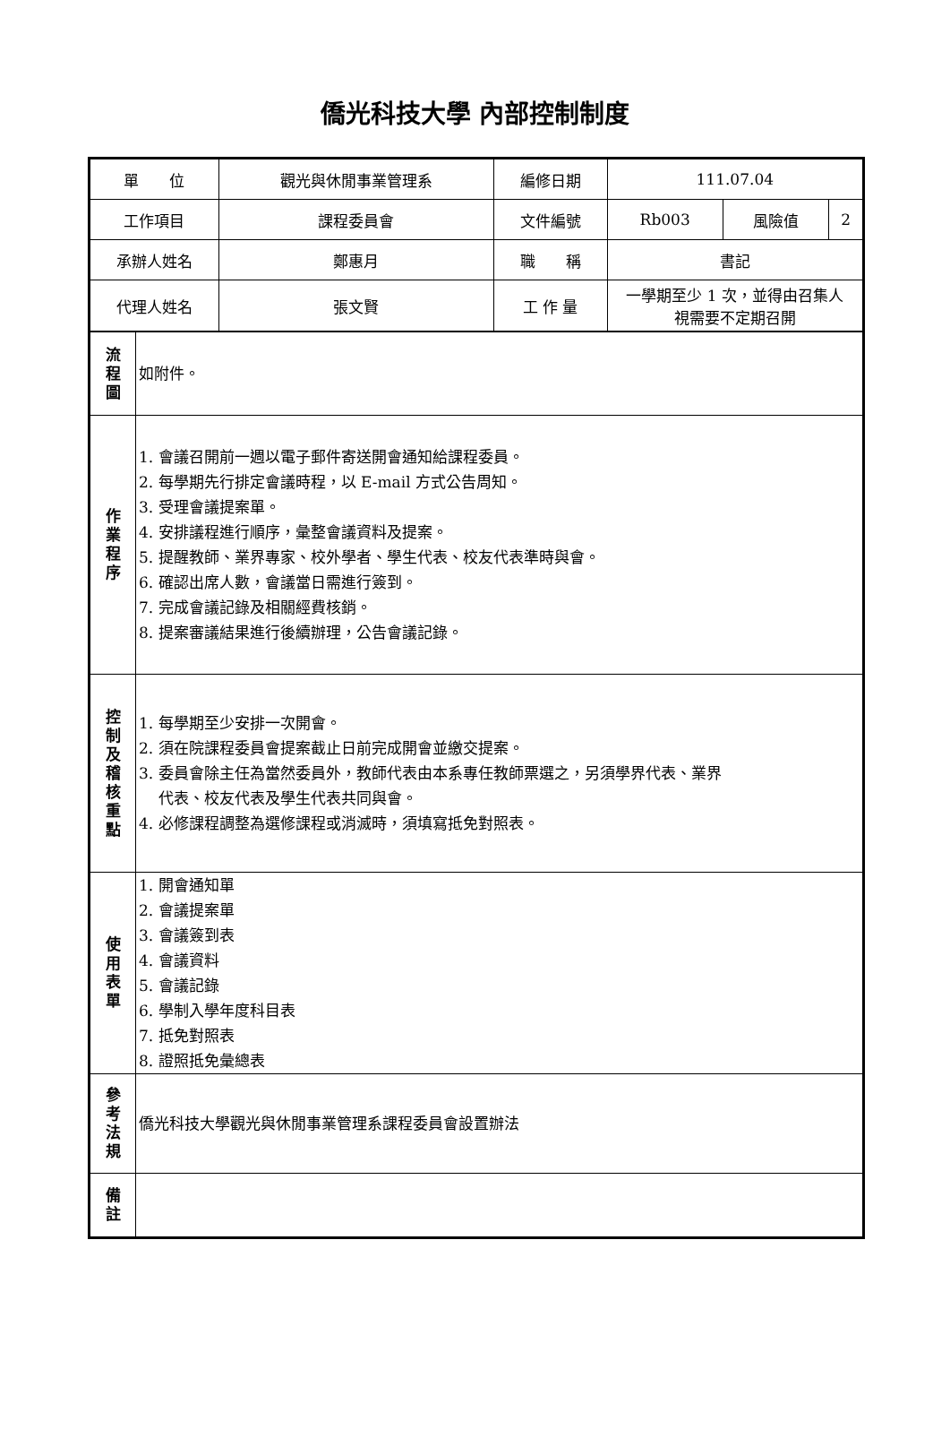僑光科技大學 內部控制制度
| 單 位 | | 觀光與休閒事業管理系 | 編修日期 | 111.07.04 | | |
| 工作項目 | | 課程委員會 | 文件編號 | Rb003 | 風險值 | 2 |
| 承辦人姓名 | | 鄭惠月 | 職 稱 | 書記 | | |
| 代理人姓名 | | 張文賢 | 工 作 量 | 一學期至少 1 次，並得由召集人 視需要不定期召開 | | |
| 流 程 圖 | 如附件。 | | | | | |
| 作 業 程 序 | 1. 會議召開前一週以電子郵件寄送開會通知給課程委員。 2. 每學期先行排定會議時程，以 E-mail 方式公告周知。 3. 受理會議提案單。 4. 安排議程進行順序，彙整會議資料及提案。 5. 提醒教師、業界專家、校外學者、學生代表、校友代表準時與會。 6. 確認出席人數，會議當日需進行簽到。 7. 完成會議記錄及相關經費核銷。 8. 提案審議結果進行後續辦理，公告會議記錄。 | | | | | |
| 控 制 及 稽 核 重 點 | 1. 每學期至少安排一次開會。 2. 須在院課程委員會提案截止日前完成開會並繳交提案。 3. 委員會除主任為當然委員外，教師代表由本系專任教師票選之，另須學界代表、業界 代表、校友代表及學生代表共同與會。 4. 必修課程調整為選修課程或消滅時，須填寫抵免對照表。 | | | | | |
| 使 用 表 單 | 1. 開會通知單 2. 會議提案單 3. 會議簽到表 4. 會議資料 5. 會議記錄 6. 學制入學年度科目表 7. 抵免對照表 8. 證照抵免彙總表 | | | | | |
| 參 考 法 規 | 僑光科技大學觀光與休閒事業管理系課程委員會設置辦法 | | | | | |
| 備 註 | | | | | | |